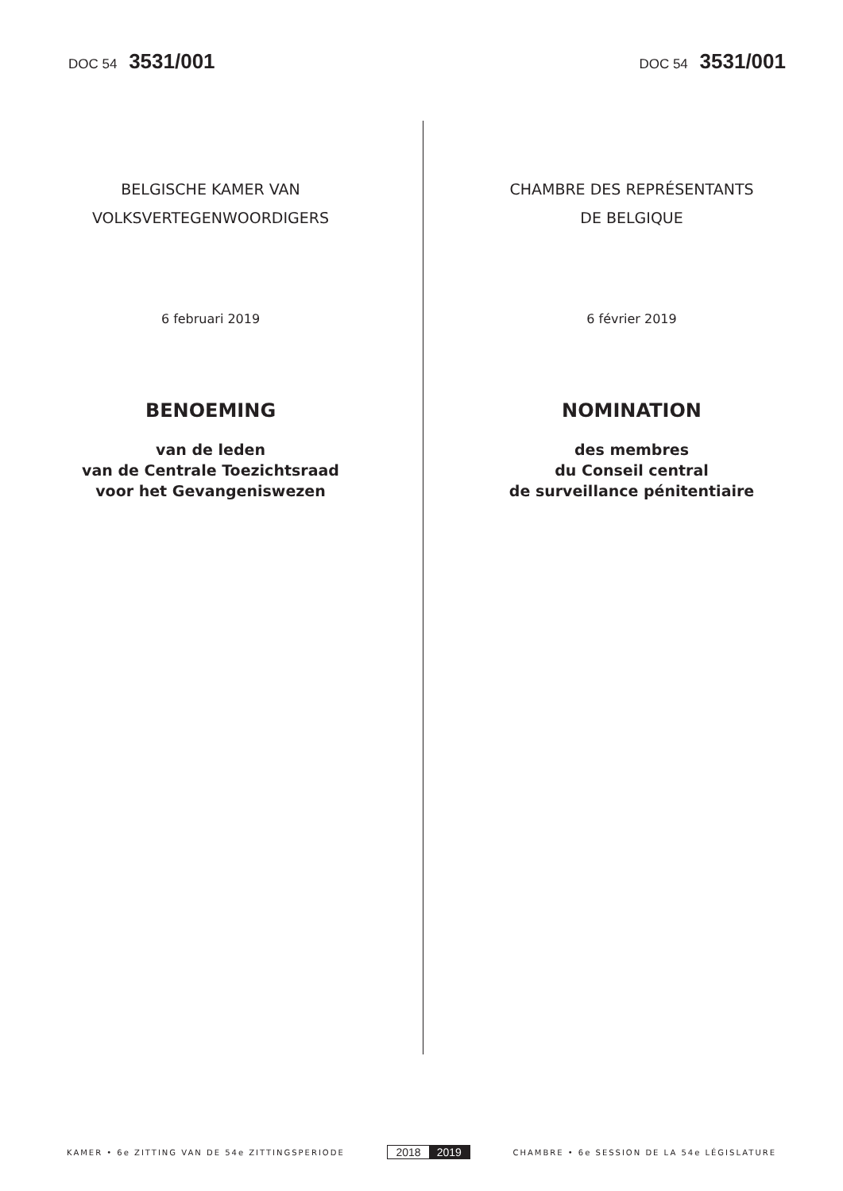DOC 54 3531/001
DOC 54 3531/001
BELGISCHE KAMER VAN
VOLKSVERTEGENWOORDIGERS
6 februari 2019
BENOEMING
van de leden
van de Centrale Toezichtsraad
voor het Gevangeniswezen
CHAMBRE DES REPRÉSENTANTS
DE BELGIQUE
6 février 2019
NOMINATION
des membres
du Conseil central
de surveillance pénitentiaire
KAMER • 6e ZITTING VAN DE 54e ZITTINGSPERIODE
2018 2019
CHAMBRE • 6e SESSION DE LA 54e LÉGISLATURE